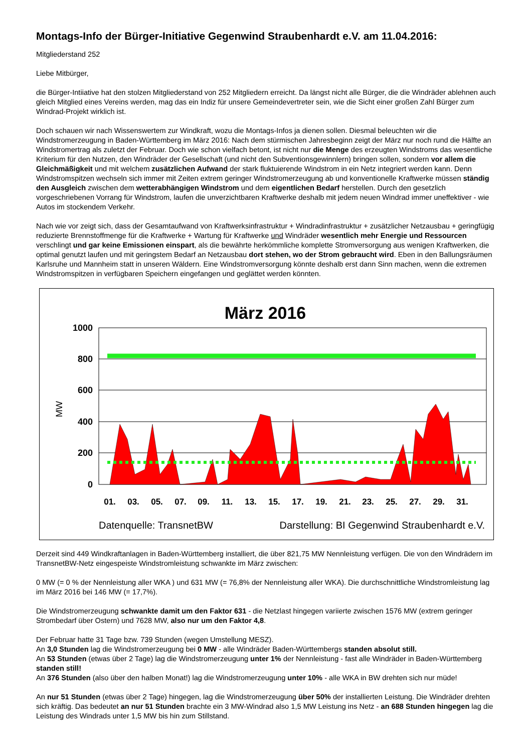Montags-Info der Bürger-Initiative Gegenwind Straubenhardt e.V. am 11.04.2016:
Mitgliederstand 252
Liebe Mitbürger,
die Bürger-Intiiative hat den stolzen Mitgliederstand von 252 Mitgliedern erreicht. Da längst nicht alle Bürger, die die Windräder ablehnen auch gleich Mitglied eines Vereins werden, mag das ein Indiz für unsere Gemeindevertreter sein, wie die Sicht einer großen Zahl Bürger zum Windrad-Projekt wirklich ist.
Doch schauen wir nach Wissenswertem zur Windkraft, wozu die Montags-Infos ja dienen sollen. Diesmal beleuchten wir die Windstromerzeugung in Baden-Württemberg im März 2016: Nach dem stürmischen Jahresbeginn zeigt der März nur noch rund die Hälfte an Windstromertrag als zuletzt der Februar. Doch wie schon vielfach betont, ist nicht nur die Menge des erzeugten Windstroms das wesentliche Kriterium für den Nutzen, den Windräder der Gesellschaft (und nicht den Subventionsgewinnlern) bringen sollen, sondern vor allem die Gleichmäßigkeit und mit welchem zusätzlichen Aufwand der stark fluktuierende Windstrom in ein Netz integriert werden kann. Denn Windstromspitzen wechseln sich immer mit Zeiten extrem geringer Windstromerzeugung ab und konventionelle Kraftwerke müssen ständig den Ausgleich zwischen dem wetterabhängigen Windstrom und dem eigentlichen Bedarf herstellen. Durch den gesetzlich vorgeschriebenen Vorrang für Windstrom, laufen die unverzichtbaren Kraftwerke deshalb mit jedem neuen Windrad immer uneffektiver - wie Autos im stockendem Verkehr.
Nach wie vor zeigt sich, dass der Gesamtaufwand von Kraftwerksinfrastruktur + Windradinfrastruktur + zusätzlicher Netzausbau + geringfügig reduzierte Brennstoffmenge für die Kraftwerke + Wartung für Kraftwerke und Windräder wesentlich mehr Energie und Ressourcen verschlingt und gar keine Emissionen einspart, als die bewährte herkömmliche komplette Stromversorgung aus wenigen Kraftwerken, die optimal genutzt laufen und mit geringstem Bedarf an Netzausbau dort stehen, wo der Strom gebraucht wird. Eben in den Ballungsräumen Karlsruhe und Mannheim statt in unseren Wäldern. Eine Windstromversorgung könnte deshalb erst dann Sinn machen, wenn die extremen Windstromspitzen in verfügbaren Speichern eingefangen und geglättet werden könnten.
März 2016
1000
800
600
400
200
0
MW
01.
03.
05.
07.
09.
11.
13.
15.
17.
19.
21.
23.
25.
27.
29.
31.
Datenquelle: TransnetBW
Darstellung: BI Gegenwind Straubenhardt e.V.
Derzeit sind 449 Windkraftanlagen in Baden-Württemberg installiert, die über 821,75 MW Nennleistung verfügen. Die von den Windrädern im TransnetBW-Netz eingespeiste Windstromleistung schwankte im März zwischen:
0 MW (= 0 % der Nennleistung aller WKA ) und 631 MW (= 76,8% der Nennleistung aller WKA). Die durchschnittliche Windstromleistung lag im März 2016 bei 146 MW (= 17,7%).
Die Windstromerzeugung schwankte damit um den Faktor 631 - die Netzlast hingegen variierte zwischen 1576 MW (extrem geringer Strombedarf über Ostern) und 7628 MW, also nur um den Faktor 4,8.
Der Februar hatte 31 Tage bzw. 739 Stunden (wegen Umstellung MESZ).
An 3,0 Stunden lag die Windstromerzeugung bei 0 MW - alle Windräder Baden-Württembergs standen absolut still.
An 53 Stunden (etwas über 2 Tage) lag die Windstromerzeugung unter 1% der Nennleistung - fast alle Windräder in Baden-Württemberg standen still!
An 376 Stunden (also über den halben Monat!) lag die Windstromerzeugung unter 10% - alle WKA in BW drehten sich nur müde!
An nur 51 Stunden (etwas über 2 Tage) hingegen, lag die Windstromerzeugung über 50% der installierten Leistung. Die Windräder drehten sich kräftig. Das bedeutet an nur 51 Stunden brachte ein 3 MW-Windrad also 1,5 MW Leistung ins Netz - an 688 Stunden hingegen lag die Leistung des Windrads unter 1,5 MW bis hin zum Stillstand.